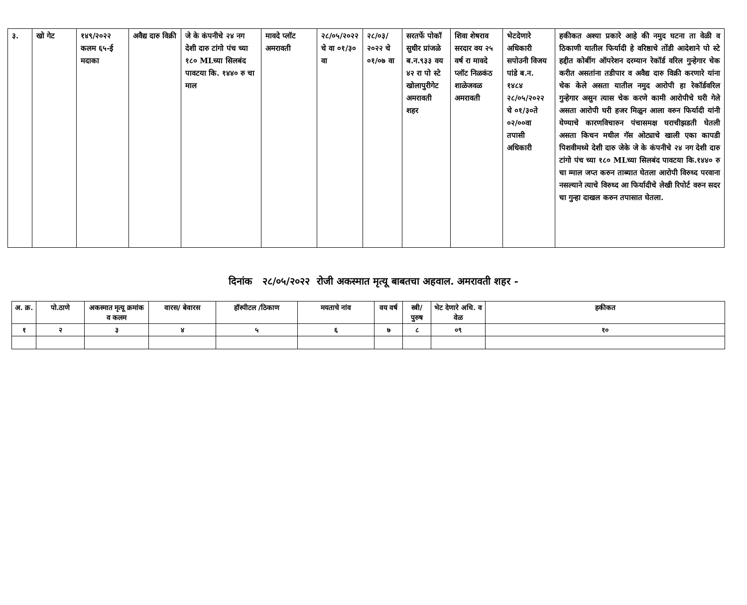| ३. | खो गेट | १४९/२०२२ कलम ६५-ई मदाका | अवैद्य दारु विक्री | जे के कंपनीचे २४ नग देशी दारु टांगो पंच च्या १८० MLच्या सिलबंद पावटया कि. १४४० रु चा माल | मावदे प्लॉट अमरावती | २८/०५/२०२२ चे वा ०१/३० वा | २८/०३/ २०२२ चे ०१/०७ वा | सरतर्फे पोकॉ सुधीर प्रांजळे ब.न.९३३ वय ४२ रा पो स्टे खोलापुरीगेट अमरावती शहर | शिवा शेषराव सरदार वय २५ वर्ष रा मावदे प्लॉट निळकंठ शाळेजवळ अमरावती | भेटदेणारे अधिकारी सपोउनी विजय पांडे ब.न. १४८४ २८/०५/२०२२ चे ०१/३०ते ०२/००वा तपासी अधिकारी | हकीकत अश्या प्रकारे आहे की नमुद घटना ता वेळी व ठिकाणी यातील फिर्यादी हे वरिष्ठाचे तोंडी आदेशाने पो स्टे हद्दीत कोबींग ऑपरेशन दरम्यान रेकॉर्ड वरिल गुन्हेगार चेक करीत असतांना तडीपार व अवैद्य दारु विक्री करणारे यांना चेक केले असता यातील नमुद आरोपी हा रेकॉर्डवरिल गुन्हेगार असुन त्यास चेक करणे कामी आरोपीचे घरी गेले असता आरोपी घरी हजर मिळुन आला वरुन फिर्यादी यांनी येण्याचे कारणविचारुन पंचासमक्ष घराचीझडती घेतली असता किचन मधील गॅस ओट्याचे खाली एका कापडी पिशवीमध्ये देशी दारु जेके जे के कंपनीचे २४ नग देशी दारु टांगो पंच च्या १८० MLच्या सिलबंद पावटया कि.१४४० रु चा म्माल जप्त करुन ताब्यात घेतला आरोपी विरुध्द परवाना नसल्याने त्याचे विरुध्द आ फिर्यादीचे लेखी रिपोर्ट वरुन सदर चा गुन्हा दाखल करुन तपासात घेतला. |
दिनांक २८/०५/२०२२ रोजी अकस्मात मृत्यू बाबतचा अहवाल. अमरावती शहर -
| अ. क्र. | पो.ठाणे | अकस्मात मृत्यू क्रमांक व कलम | वारस/ बेवारस | हॉस्पीटल /ठिकाण | मयताचे नांव | वय वर्ष | स्त्री/ पुरुष | भेट देणारे अधि. व वेळ | हकीकत |
| --- | --- | --- | --- | --- | --- | --- | --- | --- | --- |
| १ | २ | ३ | ४ | ५ | ६ | ७ | ८ | ०९ | १० |